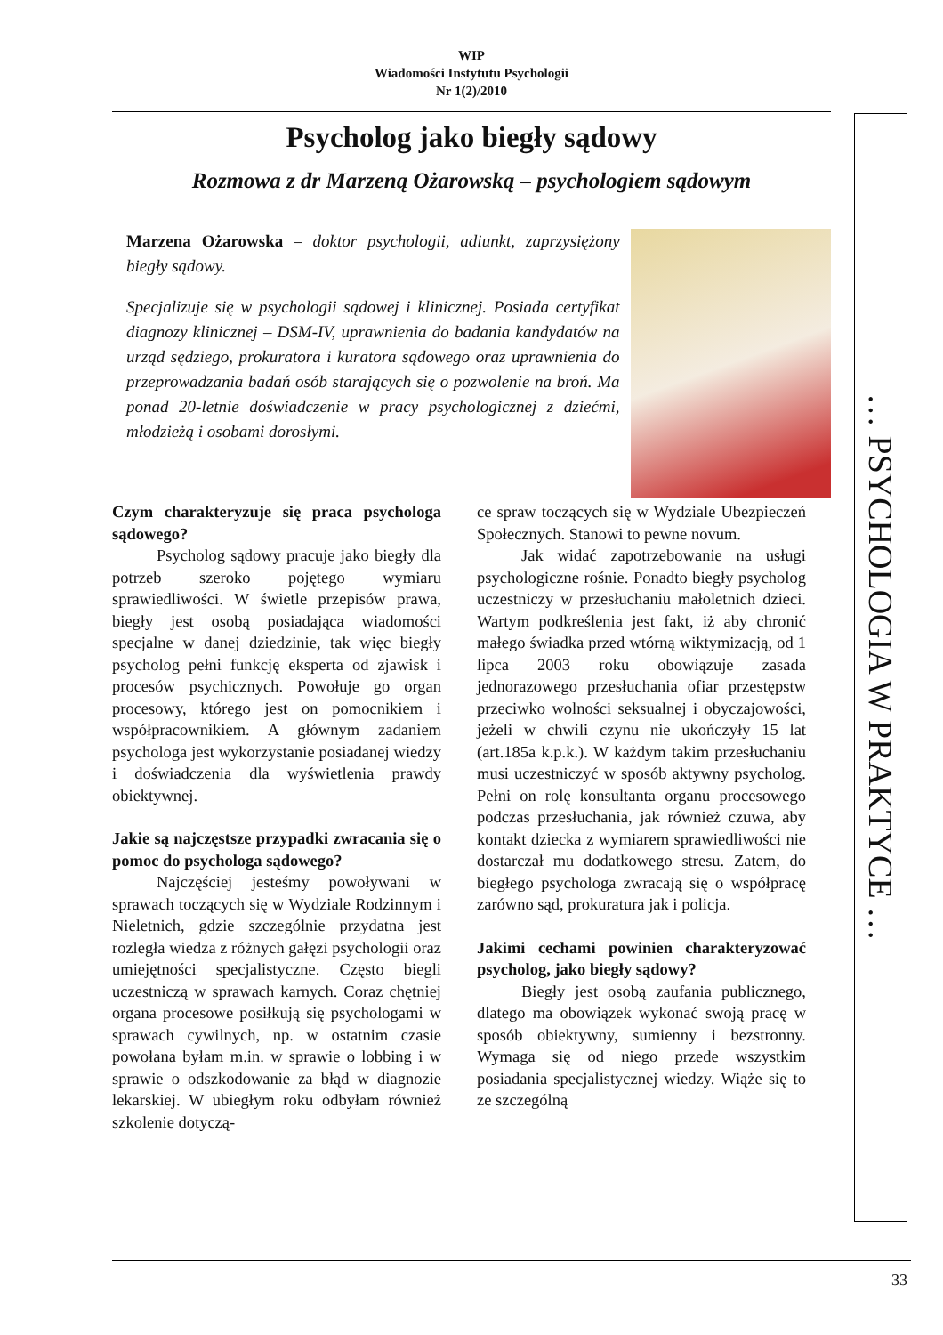WIP
Wiadomości Instytutu Psychologii
Nr 1(2)/2010
Psycholog jako biegły sądowy
Rozmowa z dr Marzeną Ożarowską – psychologiem sądowym
Marzena Ożarowska – doktor psychologii, adiunkt, zaprzysiężony biegły sądowy.
Specjalizuje się w psychologii sądowej i klinicznej. Posiada certyfikat diagnozy klinicznej – DSM-IV, uprawnienia do badania kandydatów na urząd sędziego, prokuratora i kuratora sądowego oraz uprawnienia do przeprowadzania badań osób starających się o pozwolenie na broń. Ma ponad 20-letnie doświadczenie w pracy psychologicznej z dziećmi, młodzieżą i osobami dorosłymi.
Czym charakteryzuje się praca psychologa sądowego?
Psycholog sądowy pracuje jako biegły dla potrzeb szeroko pojętego wymiaru sprawiedliwości. W świetle przepisów prawa, biegły jest osobą posiadająca wiadomości specjalne w danej dziedzinie, tak więc biegły psycholog pełni funkcję eksperta od zjawisk i procesów psychicznych. Powołuje go organ procesowy, którego jest on pomocnikiem i współpracownikiem. A głównym zadaniem psychologa jest wykorzystanie posiadanej wiedzy i doświadczenia dla wyświetlenia prawdy obiektywnej.
Jakie są najczęstsze przypadki zwracania się o pomoc do psychologa sądowego?
Najczęściej jesteśmy powoływani w sprawach toczących się w Wydziale Rodzinnym i Nieletnich, gdzie szczególnie przydatna jest rozległa wiedza z różnych gałęzi psychologii oraz umiejętności specjalistyczne. Często biegli uczestniczą w sprawach karnych. Coraz chętniej organa procesowe posiłkują się psychologami w sprawach cywilnych, np. w ostatnim czasie powołana byłam m.in. w sprawie o lobbing i w sprawie o odszkodowanie za błąd w diagnozie lekarskiej. W ubiegłym roku odbyłam również szkolenie dotyczą-
ce spraw toczących się w Wydziale Ubezpieczeń Społecznych. Stanowi to pewne novum.
Jak widać zapotrzebowanie na usługi psychologiczne rośnie. Ponadto biegły psycholog uczestniczy w przesłuchaniu małoletnich dzieci. Wartym podkreślenia jest fakt, iż aby chronić małego świadka przed wtórną wiktymizacją, od 1 lipca 2003 roku obowiązuje zasada jednorazowego przesłuchania ofiar przestępstw przeciwko wolności seksualnej i obyczajowości, jeżeli w chwili czynu nie ukończyły 15 lat (art.185a k.p.k.). W każdym takim przesłuchaniu musi uczestniczyć w sposób aktywny psycholog. Pełni on rolę konsultanta organu procesowego podczas przesłuchania, jak również czuwa, aby kontakt dziecka z wymiarem sprawiedliwości nie dostarczał mu dodatkowego stresu. Zatem, do biegłego psychologa zwracają się o współpracę zarówno sąd, prokuratura jak i policja.
Jakimi cechami powinien charakteryzować psycholog, jako biegły sądowy?
Biegły jest osobą zaufania publicznego, dlatego ma obowiązek wykonać swoją pracę w sposób obiektywny, sumienny i bezstronny. Wymaga się od niego przede wszystkim posiadania specjalistycznej wiedzy. Wiąże się to ze szczególną
… PSYCHOLOGIA W PRAKTYCE …
33